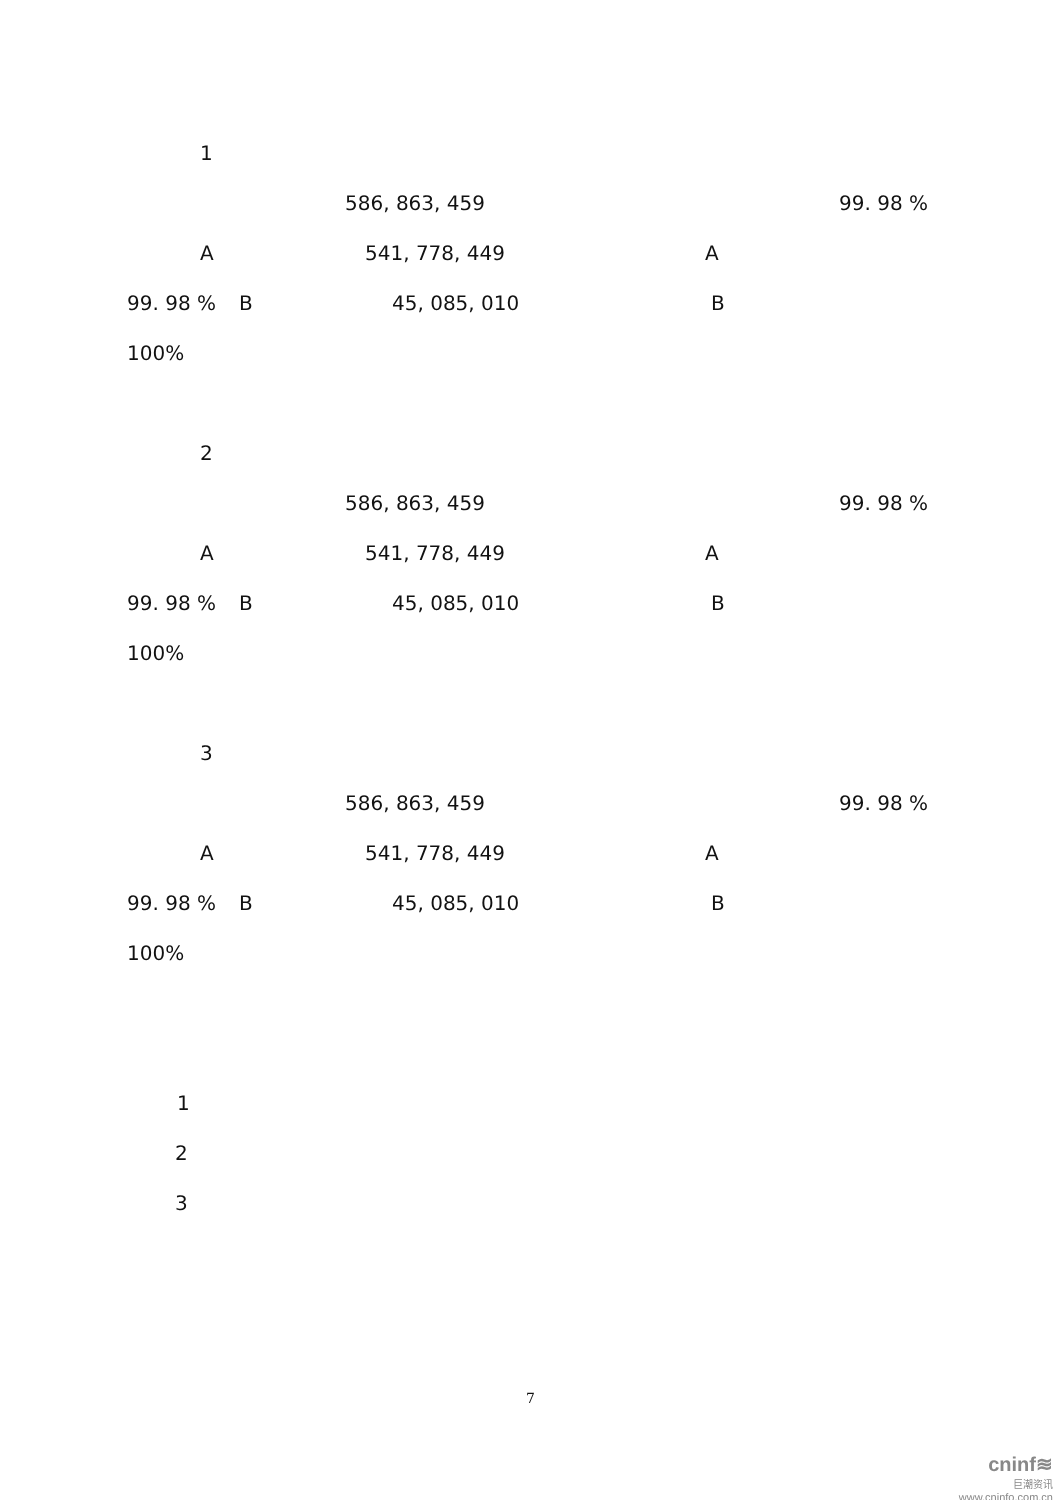1
586, 863, 459 99. 98 %
A 541, 778, 449 A
99. 98 % B 45, 085, 010 B
100%
2
586, 863, 459 99. 98 %
A 541, 778, 449 A
99. 98 % B 45, 085, 010 B
100%
3
586, 863, 459 99. 98 %
A 541, 778, 449 A
99. 98 % B 45, 085, 010 B
100%
1
2
3
7
cninf≋
巨潮资讯
www.cninfo.com.cn